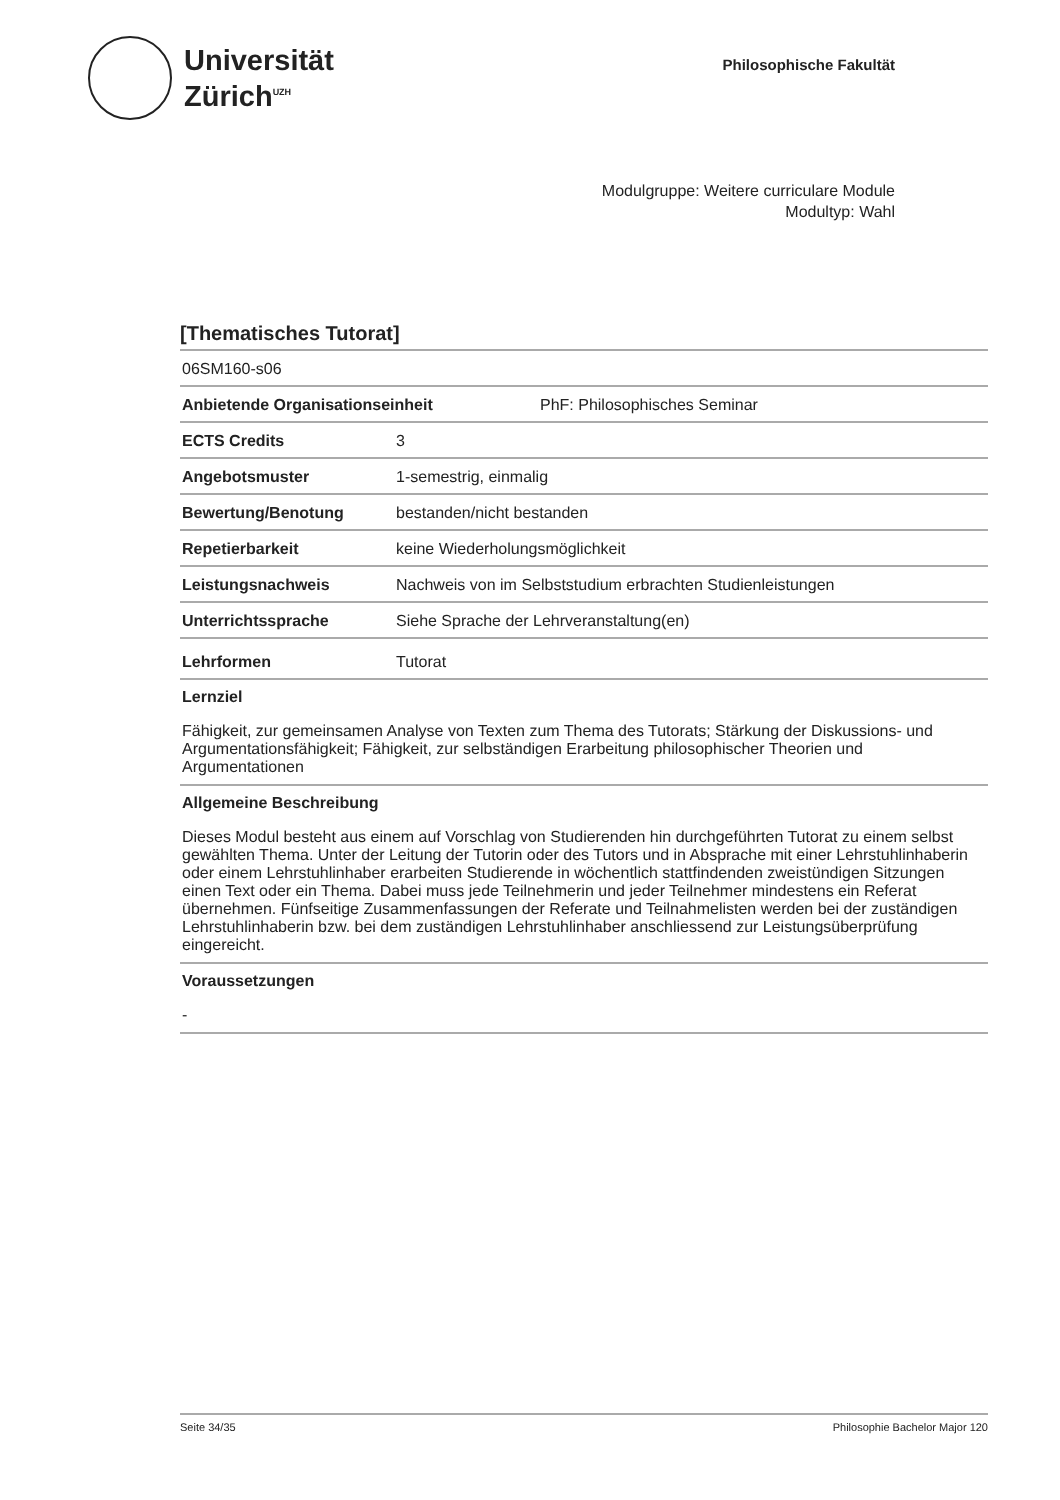Universität
Zürich<sup>UZH</sup>
Philosophische Fakultät
Modulgruppe: Weitere curriculare Module
Modultyp: Wahl
[Thematisches Tutorat]
06SM160-s06
Anbietende Organisationseinheit PhF: Philosophisches Seminar
ECTS Credits 3
Angebotsmuster 1-semestrig, einmalig
Bewertung/Benotung bestanden/nicht bestanden
Repetierbarkeit keine Wiederholungsmöglichkeit
Leistungsnachweis Nachweis von im Selbststudium erbrachten Studienleistungen
Unterrichtssprache Siehe Sprache der Lehrveranstaltung(en)
Lehrformen Tutorat
Lernziel
Fähigkeit, zur gemeinsamen Analyse von Texten zum Thema des Tutorats; Stärkung der Diskussions- und Argumentationsfähigkeit; Fähigkeit, zur selbständigen Erarbeitung philosophischer Theorien und Argumentationen
Allgemeine Beschreibung
Dieses Modul besteht aus einem auf Vorschlag von Studierenden hin durchgeführten Tutorat zu einem selbst gewählten Thema. Unter der Leitung der Tutorin oder des Tutors und in Absprache mit einer Lehrstuhlinhaberin oder einem Lehrstuhlinhaber erarbeiten Studierende in wöchentlich stattfindenden zweistündigen Sitzungen einen Text oder ein Thema. Dabei muss jede Teilnehmerin und jeder Teilnehmer mindestens ein Referat übernehmen. Fünfseitige Zusammenfassungen der Referate und Teilnahmelisten werden bei der zuständigen Lehrstuhlinhaberin bzw. bei dem zuständigen Lehrstuhlinhaber anschliessend zur Leistungsüberprüfung eingereicht.
Voraussetzungen
-
Seite 34/35 Philosophie Bachelor Major 120